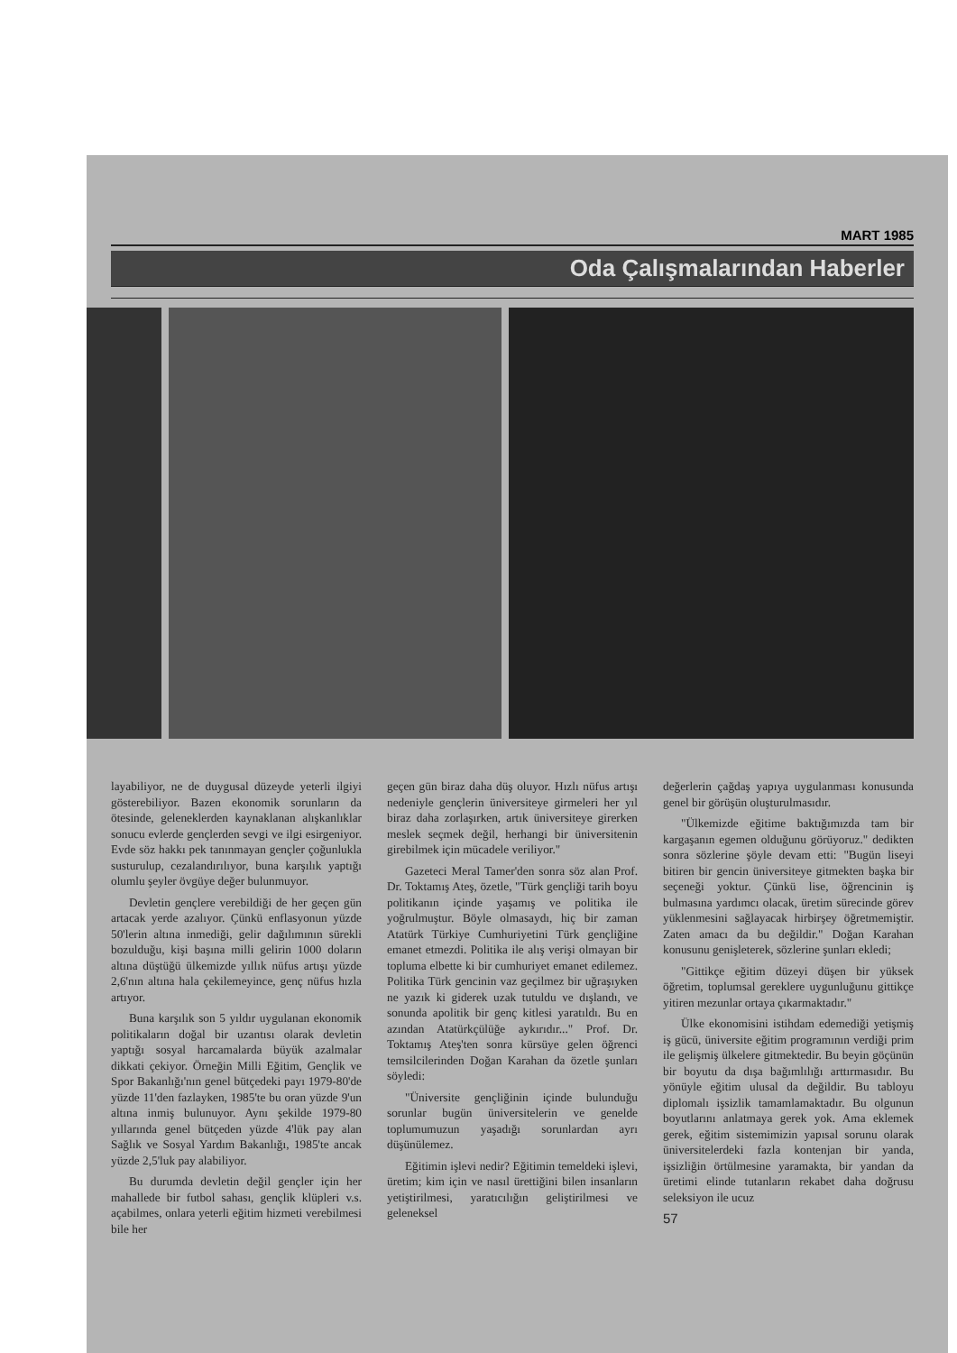MART 1985
Oda Çalışmalarından Haberler
layabiliyor, ne de duygusal düzeyde yeterli ilgiyi gösterebiliyor. Bazen ekonomik sorunların da ötesinde, geleneklerden kaynaklanan alışkanlıklar sonucu evlerde gençlerden sevgi ve ilgi esirgeniyor. Evde söz hakkı pek tanınmayan gençler çoğunlukla susturulup, cezalandırılıyor, buna karşılık yaptığı olumlu şeyler övgüye değer bulunmuyor.
Devletin gençlere verebildiği de her geçen gün artacak yerde azalıyor. Çünkü enflasyonun yüzde 50'lerin altına inmediği, gelir dağılımının sürekli bozulduğu, kişi başına milli gelirin 1000 doların altına düştüğü ülkemizde yıllık nüfus artışı yüzde 2,6'nın altına hala çekilemeyince, genç nüfus hızla artıyor.
Buna karşılık son 5 yıldır uygulanan ekonomik politikaların doğal bir uzantısı olarak devletin yaptığı sosyal harcamalarda büyük azalmalar dikkati çekiyor. Örneğin Milli Eğitim, Gençlik ve Spor Bakanlığı'nın genel bütçedeki payı 1979-80'de yüzde 11'den fazlayken, 1985'te bu oran yüzde 9'un altına inmiş bulunuyor. Aynı şekilde 1979-80 yıllarında genel bütçeden yüzde 4'lük pay alan Sağlık ve Sosyal Yardım Bakanlığı, 1985'te ancak yüzde 2,5'luk pay alabiliyor.
Bu durumda devletin değil gençler için her mahallede bir futbol sahası, gençlik klüpleri v.s. açabilmes, onlara yeterli eğitim hizmeti verebilmesi bile her
geçen gün biraz daha düş oluyor. Hızlı nüfus artışı nedeniyle gençlerin üniversiteye girmeleri her yıl biraz daha zorlaşırken, artık üniversiteye girerken meslek seçmek değil, herhangi bir üniversitenin girebilmek için mücadele veriliyor."
Gazeteci Meral Tamer'den sonra söz alan Prof. Dr. Toktamış Ateş, özetle, "Türk gençliği tarih boyu politikanın içinde yaşamış ve politika ile yoğrulmuştur. Böyle olmasaydı, hiç bir zaman Atatürk Türkiye Cumhuriyetini Türk gençliğine emanet etmezdi. Politika ile alış verişi olmayan bir topluma elbette ki bir cumhuriyet emanet edilemez. Politika Türk gencinin vaz geçilmez bir uğraşıyken ne yazık ki giderek uzak tutuldu ve dışlandı, ve sonunda apolitik bir genç kitlesi yaratıldı. Bu en azından Atatürkçülüğe aykırıdır..." Prof. Dr. Toktamış Ateş'ten sonra kürsüye gelen öğrenci temsilcilerinden Doğan Karahan da özetle şunları söyledi:
"Üniversite gençliğinin içinde bulunduğu sorunlar bugün üniversitelerin ve genelde toplumumuzun yaşadığı sorunlardan ayrı düşünülemez.
Eğitimin işlevi nedir? Eğitimin temeldeki işlevi, üretim; kim için ve nasıl ürettiğini bilen insanların yetiştirilmesi, yaratıcılığın geliştirilmesi ve geleneksel
değerlerin çağdaş yapıya uygulanması konusunda genel bir görüşün oluşturulmasıdır.
"Ülkemizde eğitime baktığımızda tam bir kargaşanın egemen olduğunu görüyoruz." dedikten sonra sözlerine şöyle devam etti: "Bugün liseyi bitiren bir gencin üniversiteye gitmekten başka bir seçeneği yoktur. Çünkü lise, öğrencinin iş bulmasına yardımcı olacak, üretim sürecinde görev yüklenmesini sağlayacak hirbirşey öğretmemiştir. Zaten amacı da bu değildir." Doğan Karahan konusunu genişleterek, sözlerine şunları ekledi;
"Gittikçe eğitim düzeyi düşen bir yüksek öğretim, toplumsal gereklere uygunluğunu gittikçe yitiren mezunlar ortaya çıkarmaktadır."
Ülke ekonomisini istihdam edemediği yetişmiş iş gücü, üniversite eğitim programının verdiği prim ile gelişmiş ülkelere gitmektedir. Bu beyin göçünün bir boyutu da dışa bağımlılığı arttırmasıdır. Bu yönüyle eğitim ulusal da değildir. Bu tabloyu diplomalı işsizlik tamamlamaktadır. Bu olgunun boyutlarını anlatmaya gerek yok. Ama eklemek gerek, eğitim sistemimizin yapısal sorunu olarak üniversitelerdeki fazla kontenjan bir yanda, işsizliğin örtülmesine yaramakta, bir yandan da üretimi elinde tutanların rekabet daha doğrusu seleksiyon ile ucuz
57